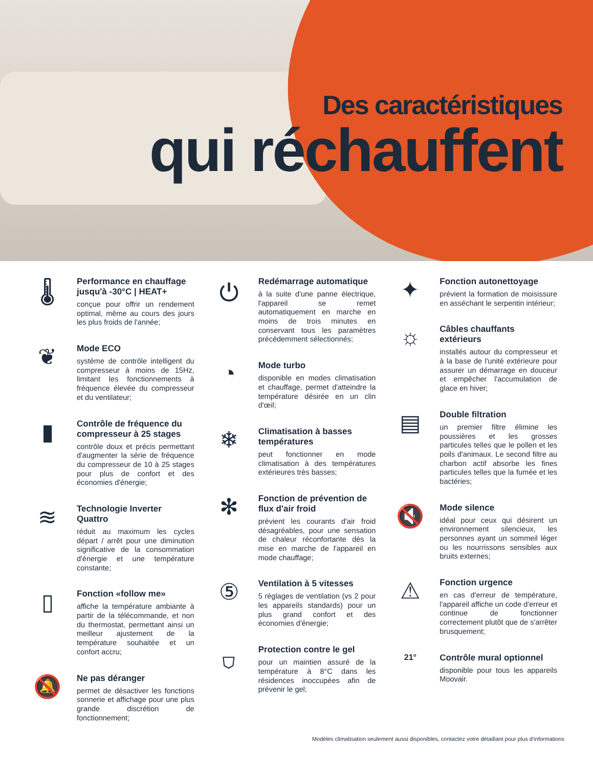Des caractéristiques
qui réchauffent
🌡
Performance en chauffage jusqu'à -30°C | HEAT+
conçue pour offrir un rendement optimal, même au cours des jours les plus froids de l'année;
❦
Mode ECO
système de contrôle intelligent du compresseur à moins de 15Hz, limitant les fonctionnements à fréquence élevée du compresseur et du ventilateur;
▮
Contrôle de fréquence du compresseur à 25 stages
contrôle doux et précis permettant d'augmenter la série de fréquence du compresseur de 10 à 25 stages pour plus de confort et des économies d'énergie;
≋
Technologie Inverter Quattro
réduit au maximum les cycles départ / arrêt pour une diminution significative de la consommation d'énergie et une température constante;
▯
Fonction «follow me»
affiche la température ambiante à partir de la télécommande, et non du thermostat, permettant ainsi un meilleur ajustement de la température souhaitée et un confort accru;
🔕
Ne pas déranger
permet de désactiver les fonctions sonnerie et affichage pour une plus grande discrétion de fonctionnement;
⏻
Redémarrage automatique
à la suite d'une panne électrique, l'appareil se remet automatiquement en marche en moins de trois minutes en conservant tous les paramètres précédemment sélectionnés;
◔
Mode turbo
disponible en modes climatisation et chauffage, permet d'atteindre la température désirée en un clin d'œil;
❄
Climatisation à basses températures
peut fonctionner en mode climatisation à des températures extérieures très basses;
✻
Fonction de prévention de flux d'air froid
prévient les courants d'air froid désagréables, pour une sensation de chaleur réconfortante dès la mise en marche de l'appareil en mode chauffage;
⑤
Ventilation à 5 vitesses
5 réglages de ventilation (vs 2 pour les appareils standards) pour un plus grand confort et des économies d'énergie;
⛉
Protection contre le gel
pour un maintien assuré de la température à 8°C dans les résidences inoccupées afin de prévenir le gel;
✦
Fonction autonettoyage
prévient la formation de moisissure en asséchant le serpentin intérieur;
☼
Câbles chauffants extérieurs
installés autour du compresseur et à la base de l'unité extérieure pour assurer un démarrage en douceur et empêcher l'accumulation de glace en hiver;
▤
Double filtration
un premier filtre élimine les poussières et les grosses particules telles que le pollen et les poils d'animaux. Le second filtre au charbon actif absorbe les fines particules telles que la fumée et les bactéries;
🔇
Mode silence
idéal pour ceux qui désirent un environnement silencieux, les personnes ayant un sommeil léger ou les nourrissons sensibles aux bruits externes;
⚠
Fonction urgence
en cas d'erreur de température, l'appareil affiche un code d'erreur et continue de fonctionner correctement plutôt que de s'arrêter brusquement;
21° Contrôle mural optionnel
disponible pour tous les appareils Moovair.
Modèles climatisation seulement aussi disponibles, contactez votre détaillant pour plus d'informations